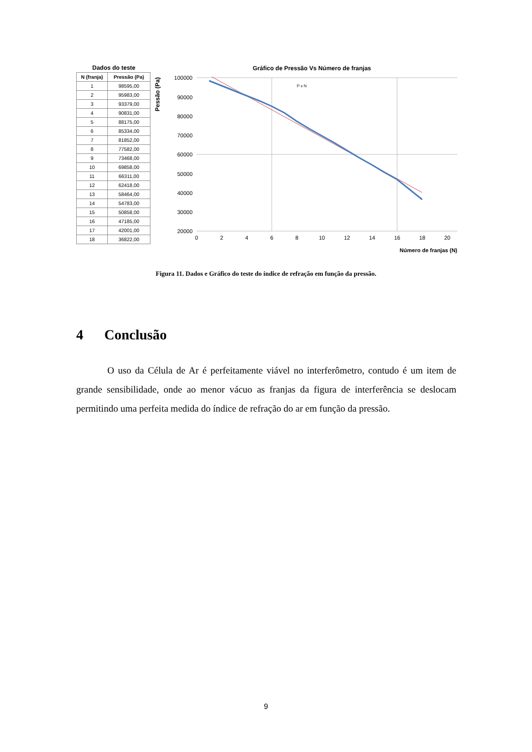Dados do teste
| N (franja) | Pressão (Pa) |
| --- | --- |
| 1 | 98595,00 |
| 2 | 95983,00 |
| 3 | 93379,00 |
| 4 | 90831,00 |
| 5 | 88175,00 |
| 6 | 85334,00 |
| 7 | 81852,00 |
| 8 | 77582,00 |
| 9 | 73468,00 |
| 10 | 69858,00 |
| 11 | 66311,00 |
| 12 | 62418,00 |
| 13 | 58464,00 |
| 14 | 54783,00 |
| 15 | 50858,00 |
| 16 | 47185,00 |
| 17 | 42001,00 |
| 18 | 36822,00 |
Gráfico de Pressão Vs Número de franjas
Pessão (Pa)
100000
90000
80000
70000
60000
50000
40000
30000
20000
0
2
4
6
8
10
12
14
16
18
20
Número de franjas (N)
P x N
Figura 11. Dados e Gráfico do teste do índice de refração em função da pressão.
4 Conclusão
O uso da Célula de Ar é perfeitamente viável no interferômetro, contudo é um item de grande sensibilidade, onde ao menor vácuo as franjas da figura de interferência se deslocam permitindo uma perfeita medida do índice de refração do ar em função da pressão.
9